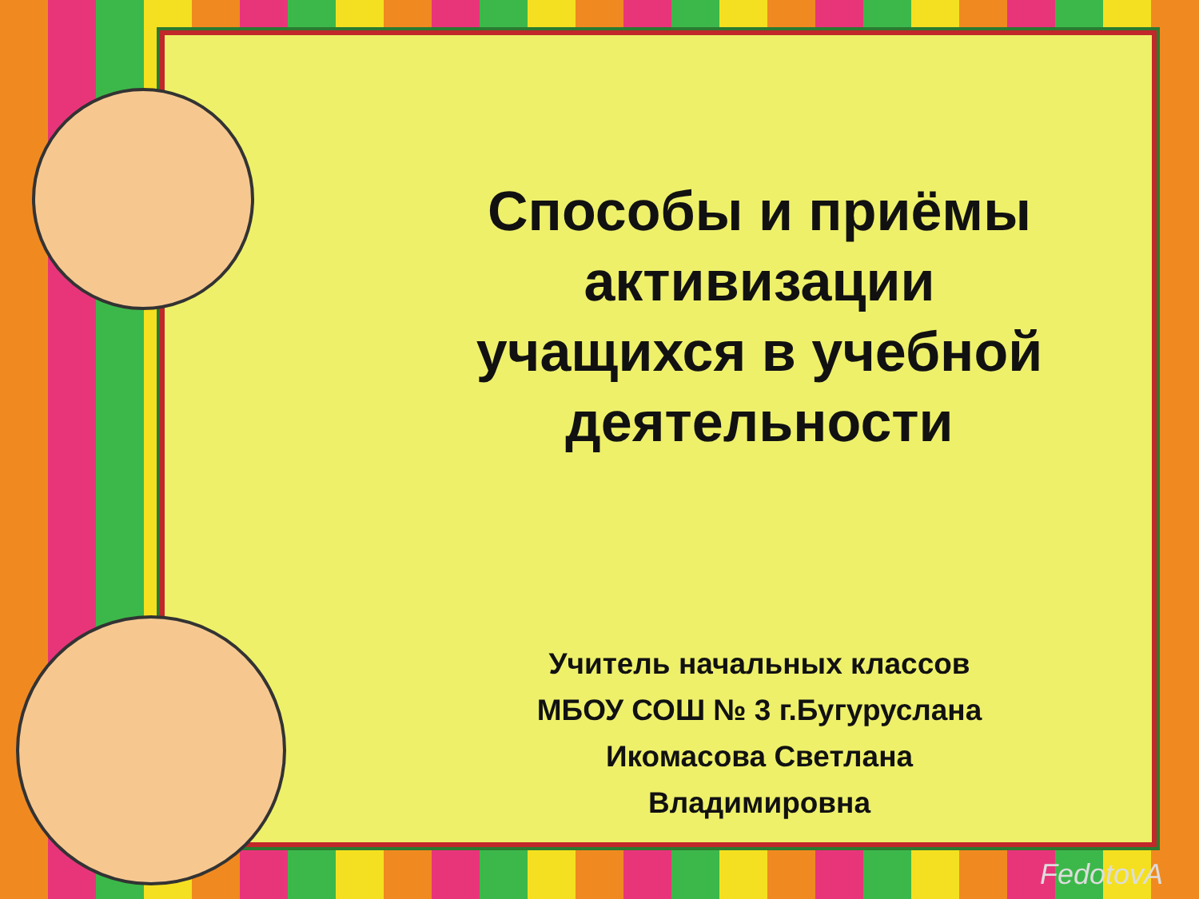Способы и приёмы активизации учащихся в учебной деятельности
Учитель начальных классов
МБОУ СОШ № 3 г.Бугуруслана
Икомасова Светлана
Владимировна
FedotovA